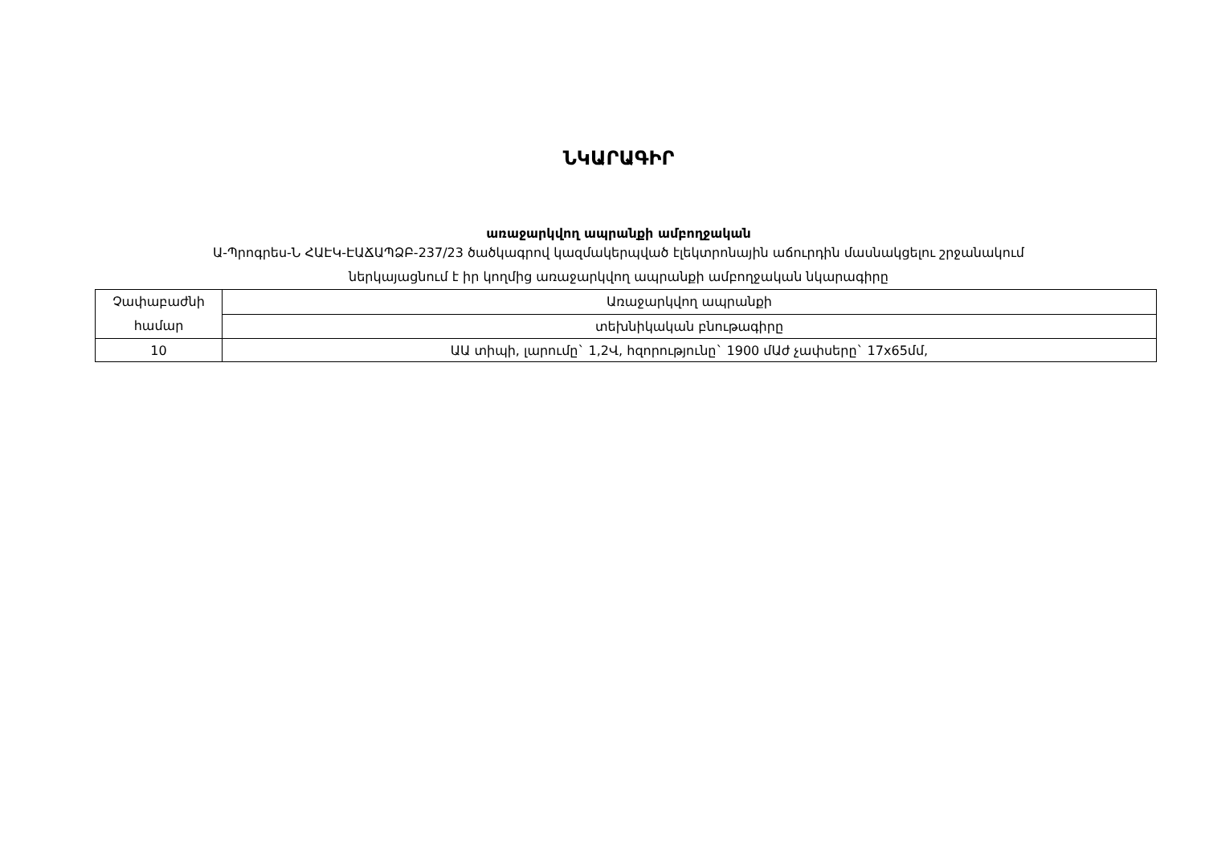ՆԿԱՐԱԳԻՐ
առաջարկվող ապրանքի ամբողջական
Ա-Պրոգրես-Ն ՀԱԷԿ-ԷԱՃԱՊՁԲ-237/23 ծածկագրով կազմակերպված էլեկտրոնային աճուրդին մասնակցելու շրջանակում
ներկայացնում է իր կողմից առաջարկվող ապրանքի ամբողջական նկարագիրը
| Չափաբաժնի համար | Առաջարկվող ապրանքի |
| | տեխնիկական բնութագիրը |
| 10 | ԱԱ տիպի, լարումը` 1,2Վ, հզորությունը` 1900 մԱժ չափսերը` 17x65մմ, |